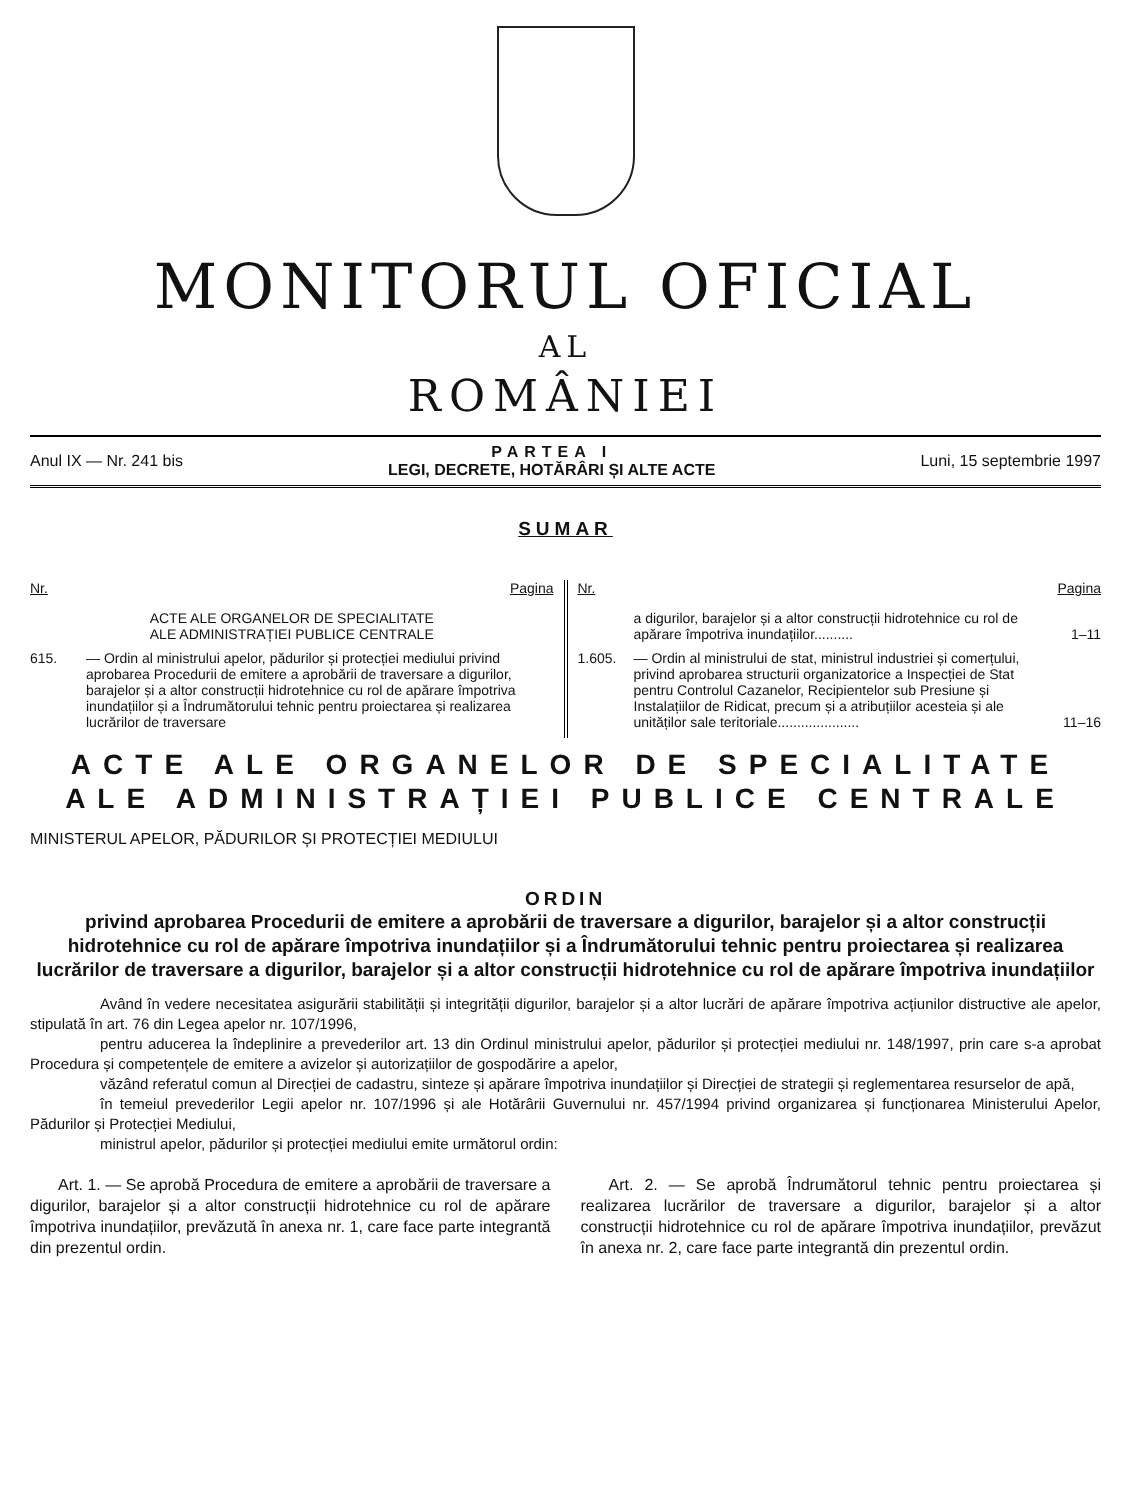MONITORUL OFICIAL
AL
ROMÂNIEI
Anul IX — Nr. 241 bis PARTEA I
LEGI, DECRETE, HOTĂRÂRI ȘI ALTE ACTE Luni, 15 septembrie 1997
SUMAR
Nr. Pagina
ACTE ALE ORGANELOR DE SPECIALITATE
ALE ADMINISTRAȚIEI PUBLICE CENTRALE
615. — Ordin al ministrului apelor, pădurilor și protecției mediului privind aprobarea Procedurii de emitere a aprobării de traversare a digurilor, barajelor și a altor construcții hidrotehnice cu rol de apărare împotriva inundațiilor și a Îndrumătorului tehnic pentru proiectarea și realizarea lucrărilor de traversare
Nr. Pagina
a digurilor, barajelor și a altor construcții hidrotehnice cu rol de apărare împotriva inundațiilor.......... 1–11
1.605. — Ordin al ministrului de stat, ministrul industriei și comerțului, privind aprobarea structurii organizatorice a Inspecției de Stat pentru Controlul Cazanelor, Recipientelor sub Presiune și Instalațiilor de Ridicat, precum și a atribuțiilor acesteia și ale unităților sale teritoriale..................... 11–16
ACTE ALE ORGANELOR DE SPECIALITATE
ALE ADMINISTRAȚIEI PUBLICE CENTRALE
MINISTERUL APELOR, PĂDURILOR ȘI PROTECȚIEI MEDIULUI
ORDIN
privind aprobarea Procedurii de emitere a aprobării de traversare a digurilor, barajelor și a altor construcții hidrotehnice cu rol de apărare împotriva inundațiilor și a Îndrumătorului tehnic pentru proiectarea și realizarea lucrărilor de traversare a digurilor, barajelor și a altor construcții hidrotehnice cu rol de apărare împotriva inundațiilor
Având în vedere necesitatea asigurării stabilității și integrității digurilor, barajelor și a altor lucrări de apărare împotriva acțiunilor distructive ale apelor, stipulată în art. 76 din Legea apelor nr. 107/1996,
pentru aducerea la îndeplinire a prevederilor art. 13 din Ordinul ministrului apelor, pădurilor și protecției mediului nr. 148/1997, prin care s-a aprobat Procedura și competențele de emitere a avizelor și autorizațiilor de gospodărire a apelor,
văzând referatul comun al Direcției de cadastru, sinteze și apărare împotriva inundațiilor și Direcției de strategii și reglementarea resurselor de apă,
în temeiul prevederilor Legii apelor nr. 107/1996 și ale Hotărârii Guvernului nr. 457/1994 privind organizarea și funcționarea Ministerului Apelor, Pădurilor și Protecției Mediului,
ministrul apelor, pădurilor și protecției mediului emite următorul ordin:
Art. 1. — Se aprobă Procedura de emitere a aprobării de traversare a digurilor, barajelor și a altor construcții hidrotehnice cu rol de apărare împotriva inundațiilor, prevăzută în anexa nr. 1, care face parte integrantă din prezentul ordin.
Art. 2. — Se aprobă Îndrumătorul tehnic pentru proiectarea și realizarea lucrărilor de traversare a digurilor, barajelor și a altor construcții hidrotehnice cu rol de apărare împotriva inundațiilor, prevăzut în anexa nr. 2, care face parte integrantă din prezentul ordin.